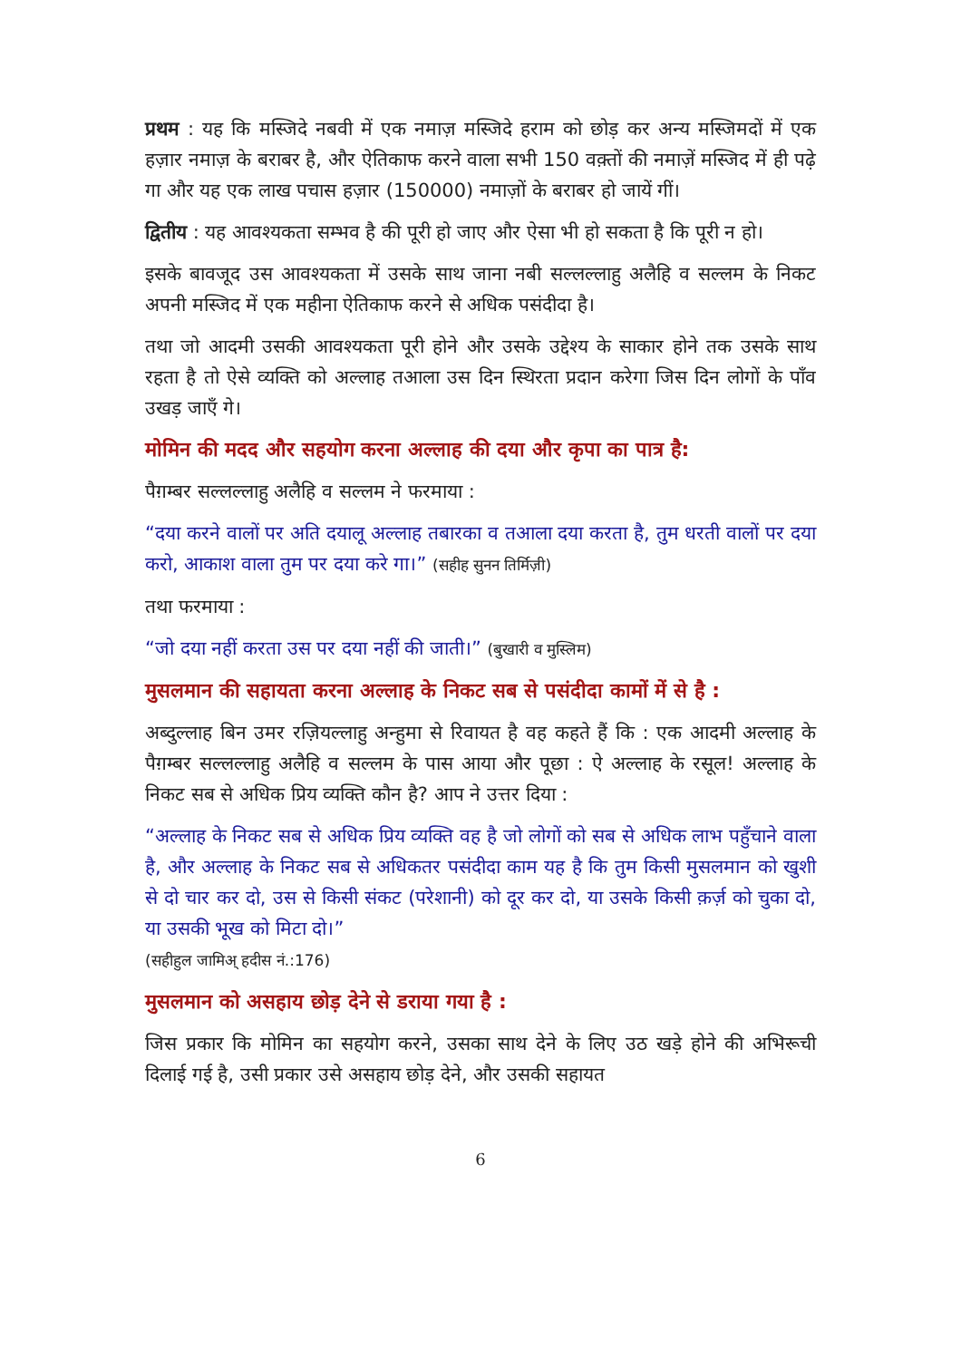प्रथम : यह कि मस्जिदे नबवी में एक नमाज़ मस्जिदे हराम को छोड़ कर अन्य मस्जिमदों में एक हज़ार नमाज़ के बराबर है, और ऐतिकाफ करने वाला सभी 150 वक़्तों की नमाज़ें मस्जिद में ही पढ़े गा और यह एक लाख पचास हज़ार (150000) नमाज़ों के बराबर हो जायें गीं।
द्वितीय : यह आवश्यकता सम्भव है की पूरी हो जाए और ऐसा भी हो सकता है कि पूरी न हो।
इसके बावजूद उस आवश्यकता में उसके साथ जाना नबी सल्लल्लाहु अलैहि व सल्लम के निकट अपनी मस्जिद में एक महीना ऐतिकाफ करने से अधिक पसंदीदा है।
तथा जो आदमी उसकी आवश्यकता पूरी होने और उसके उद्देश्य के साकार होने तक उसके साथ रहता है तो ऐसे व्यक्ति को अल्लाह तआला उस दिन स्थिरता प्रदान करेगा जिस दिन लोगों के पाँव उखड़ जाएँ गे।
मोमिन की मदद और सहयोग करना अल्लाह की दया और कृपा का पात्र है:
पैग़म्बर सल्लल्लाहु अलैहि व सल्लम ने फरमाया :
“दया करने वालों पर अति दयालू अल्लाह तबारका व तआला दया करता है, तुम धरती वालों पर दया करो, आकाश वाला तुम पर दया करे गा।” (सहीह सुनन तिर्मिज़ी)
तथा फरमाया :
“जो दया नहीं करता उस पर दया नहीं की जाती।” (बुखारी व मुस्लिम)
मुसलमान की सहायता करना अल्लाह के निकट सब से पसंदीदा कामों में से है :
अब्दुल्लाह बिन उमर रज़ियल्लाहु अन्हुमा से रिवायत है वह कहते हैं कि : एक आदमी अल्लाह के पैग़म्बर सल्लल्लाहु अलैहि व सल्लम के पास आया और पूछा : ऐ अल्लाह के रसूल! अल्लाह के निकट सब से अधिक प्रिय व्यक्ति कौन है? आप ने उत्तर दिया :
“अल्लाह के निकट सब से अधिक प्रिय व्यक्ति वह है जो लोगों को सब से अधिक लाभ पहुँचाने वाला है, और अल्लाह के निकट सब से अधिकतर पसंदीदा काम यह है कि तुम किसी मुसलमान को खुशी से दो चार कर दो, उस से किसी संकट (परेशानी) को दूर कर दो, या उसके किसी क़र्ज़ को चुका दो, या उसकी भूख को मिटा दो।”
(सहीहुल जामिअ् हदीस नं.:176)
मुसलमान को असहाय छोड़ देने से डराया गया है :
जिस प्रकार कि मोमिन का सहयोग करने, उसका साथ देने के लिए उठ खड़े होने की अभिरूची दिलाई गई है, उसी प्रकार उसे असहाय छोड़ देने, और उसकी सहायत
6